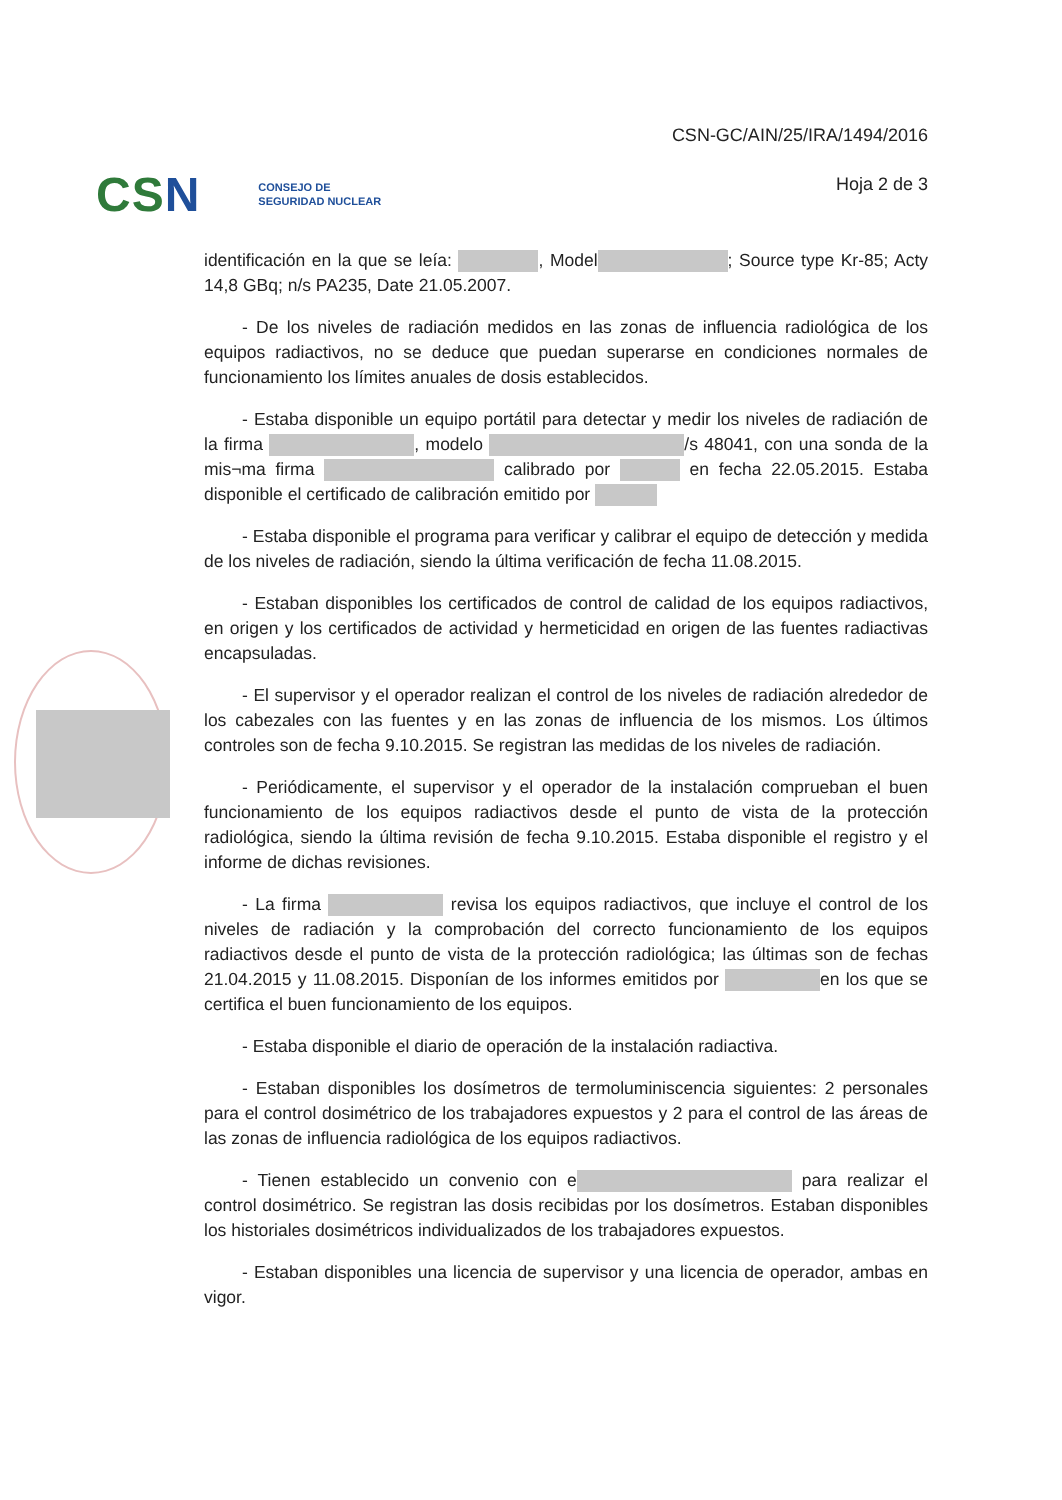CSN CONSEJO DE
SEGURIDAD NUCLEAR
CSN-GC/AIN/25/IRA/1494/2016
Hoja 2 de 3
identificación en la que se leía: , Model ; Source type Kr-85; Acty 14,8 GBq; n/s PA235, Date 21.05.2007.
- De los niveles de radiación medidos en las zonas de influencia radiológica de los equipos radiactivos, no se deduce que puedan superarse en condiciones normales de funcionamiento los límites anuales de dosis establecidos.
- Estaba disponible un equipo portátil para detectar y medir los niveles de radiación de la firma , modelo /s 48041, con una sonda de la mis¬ma firma calibrado por en fecha 22.05.2015. Estaba disponible el certificado de calibración emitido por
- Estaba disponible el programa para verificar y calibrar el equipo de detección y medida de los niveles de radiación, siendo la última verificación de fecha 11.08.2015.
- Estaban disponibles los certificados de control de calidad de los equipos radiactivos, en origen y los certificados de actividad y hermeticidad en origen de las fuentes radiactivas encapsuladas.
- El supervisor y el operador realizan el control de los niveles de radiación alrededor de los cabezales con las fuentes y en las zonas de influencia de los mismos. Los últimos controles son de fecha 9.10.2015. Se registran las medidas de los niveles de radiación.
- Periódicamente, el supervisor y el operador de la instalación comprueban el buen funcionamiento de los equipos radiactivos desde el punto de vista de la protección radiológica, siendo la última revisión de fecha 9.10.2015. Estaba disponible el registro y el informe de dichas revisiones.
- La firma revisa los equipos radiactivos, que incluye el control de los niveles de radiación y la comprobación del correcto funcionamiento de los equipos radiactivos desde el punto de vista de la protección radiológica; las últimas son de fechas 21.04.2015 y 11.08.2015. Disponían de los informes emitidos por en los que se certifica el buen funcionamiento de los equipos.
- Estaba disponible el diario de operación de la instalación radiactiva.
- Estaban disponibles los dosímetros de termoluminiscencia siguientes: 2 personales para el control dosimétrico de los trabajadores expuestos y 2 para el control de las áreas de las zonas de influencia radiológica de los equipos radiactivos.
- Tienen establecido un convenio con e para realizar el control dosimétrico. Se registran las dosis recibidas por los dosímetros. Estaban disponibles los historiales dosimétricos individualizados de los trabajadores expuestos.
- Estaban disponibles una licencia de supervisor y una licencia de operador, ambas en vigor.